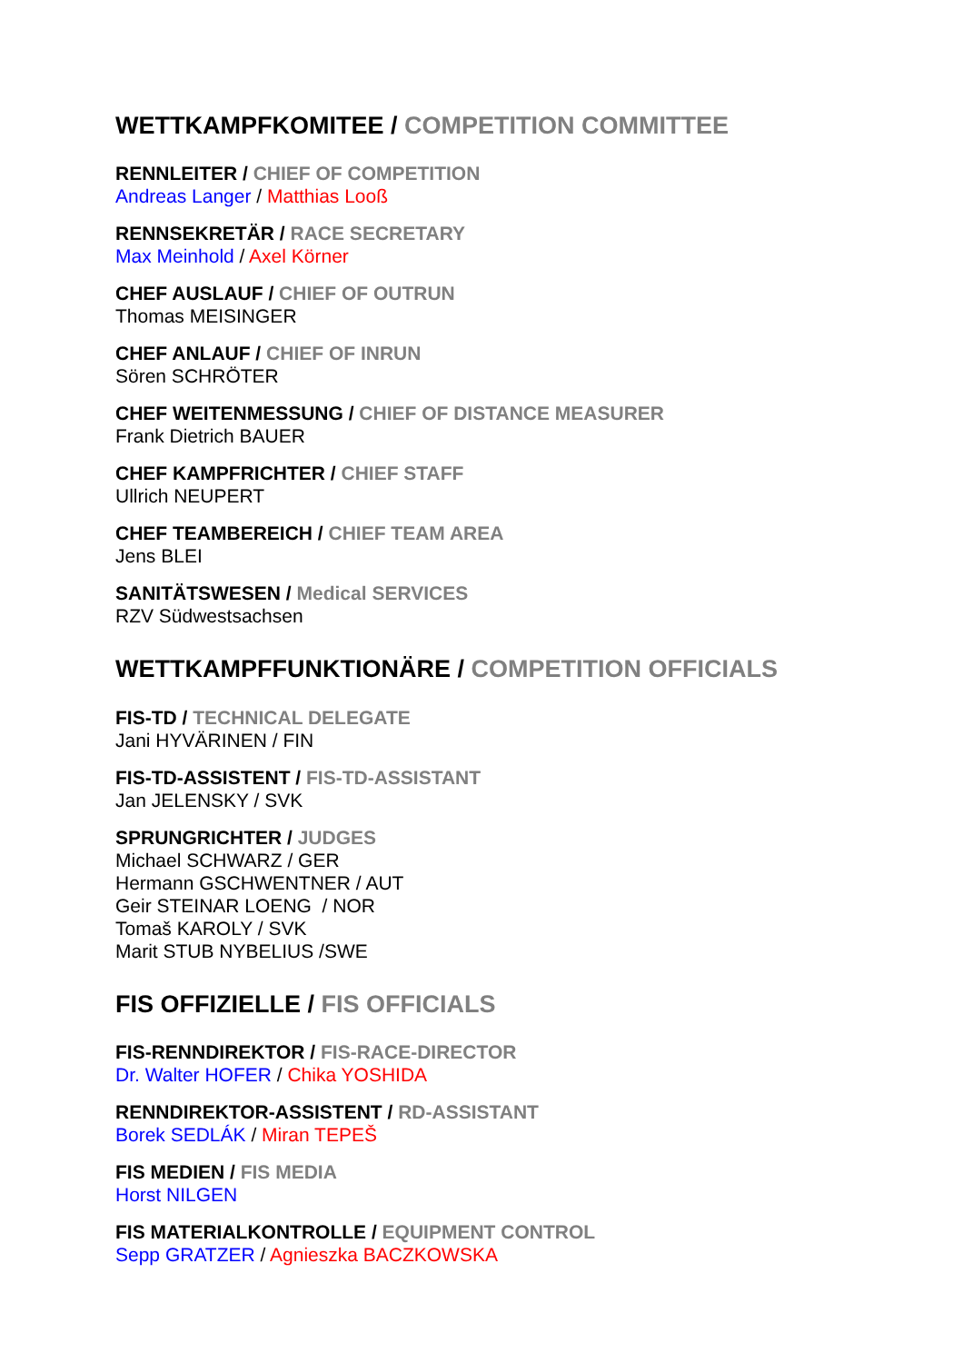WETTKAMPFKOMITEE / COMPETITION COMMITTEE
RENNLEITER / CHIEF OF COMPETITION
Andreas Langer / Matthias Looß
RENNSEKRETÄR / RACE SECRETARY
Max Meinhold / Axel Körner
CHEF AUSLAUF / CHIEF OF OUTRUN
Thomas MEISINGER
CHEF ANLAUF / CHIEF OF INRUN
Sören SCHRÖTER
CHEF WEITENMESSUNG / CHIEF OF DISTANCE MEASURER
Frank Dietrich BAUER
CHEF KAMPFRICHTER / CHIEF STAFF
Ullrich NEUPERT
CHEF TEAMBEREICH / CHIEF TEAM AREA
Jens BLEI
SANITÄTSWESEN / Medical SERVICES
RZV Südwestsachsen
WETTKAMPFFUNKTIONÄRE / COMPETITION OFFICIALS
FIS-TD / TECHNICAL DELEGATE
Jani HYVÄRINEN / FIN
FIS-TD-ASSISTENT / FIS-TD-ASSISTANT
Jan JELENSKY / SVK
SPRUNGRICHTER / JUDGES
Michael SCHWARZ / GER
Hermann GSCHWENTNER / AUT
Geir STEINAR LOENG / NOR
Tomaš KAROLY / SVK
Marit STUB NYBELIUS /SWE
FIS OFFIZIELLE / FIS OFFICIALS
FIS-RENNDIREKTOR / FIS-RACE-DIRECTOR
Dr. Walter HOFER / Chika YOSHIDA
RENNDIREKTOR-ASSISTENT / RD-ASSISTANT
Borek SEDLÁK / Miran TEPEŠ
FIS MEDIEN / FIS MEDIA
Horst NILGEN
FIS MATERIALKONTROLLE / EQUIPMENT CONTROL
Sepp GRATZER / Agnieszka BACZKOWSKA